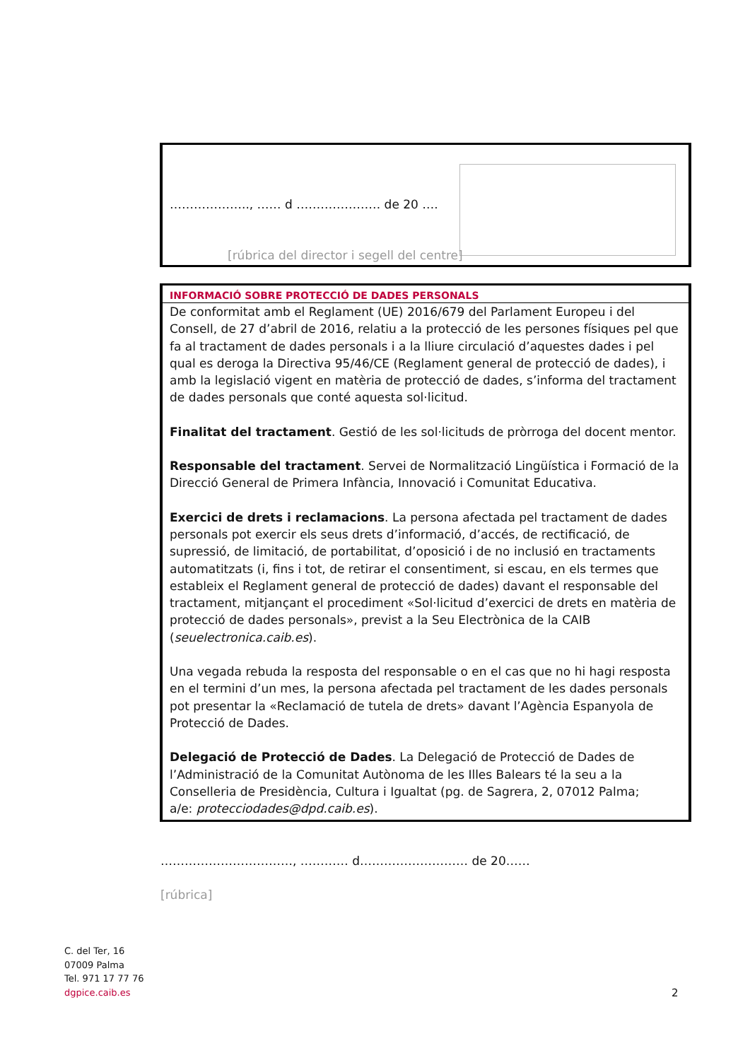……………….., …… d ………………… de 20 ….
[rúbrica del director i segell del centre]
INFORMACIÓ SOBRE PROTECCIÓ DE DADES PERSONALS
De conformitat amb el Reglament (UE) 2016/679 del Parlament Europeu i del Consell, de 27 d’abril de 2016, relatiu a la protecció de les persones físiques pel que fa al tractament de dades personals i a la lliure circulació d’aquestes dades i pel qual es deroga la Directiva 95/46/CE (Reglament general de protecció de dades), i amb la legislació vigent en matèria de protecció de dades, s’informa del tractament de dades personals que conté aquesta sol·licitud.
Finalitat del tractament. Gestió de les sol·licituds de pròrroga del docent mentor.
Responsable del tractament. Servei de Normalització Lingüística i Formació de la Direcció General de Primera Infància, Innovació i Comunitat Educativa.
Exercici de drets i reclamacions. La persona afectada pel tractament de dades personals pot exercir els seus drets d’informació, d’accés, de rectificació, de supressió, de limitació, de portabilitat, d’oposició i de no inclusió en tractaments automatitzats (i, fins i tot, de retirar el consentiment, si escau, en els termes que estableix el Reglament general de protecció de dades) davant el responsable del tractament, mitjançant el procediment «Sol·licitud d’exercici de drets en matèria de protecció de dades personals», previst a la Seu Electrònica de la CAIB (seuelectronica.caib.es).
Una vegada rebuda la resposta del responsable o en el cas que no hi hagi resposta en el termini d’un mes, la persona afectada pel tractament de les dades personals pot presentar la «Reclamació de tutela de drets» davant l’Agència Espanyola de Protecció de Dades.
Delegació de Protecció de Dades. La Delegació de Protecció de Dades de l’Administració de la Comunitat Autònoma de les Illes Balears té la seu a la Conselleria de Presidència, Cultura i Igualtat (pg. de Sagrera, 2, 07012 Palma;
a/e: protecciodades@dpd.caib.es).
……………………………, ………… d……………………… de 20……
[rúbrica]
C. del Ter, 16
07009 Palma
Tel. 971 17 77 76
dgpice.caib.es
2